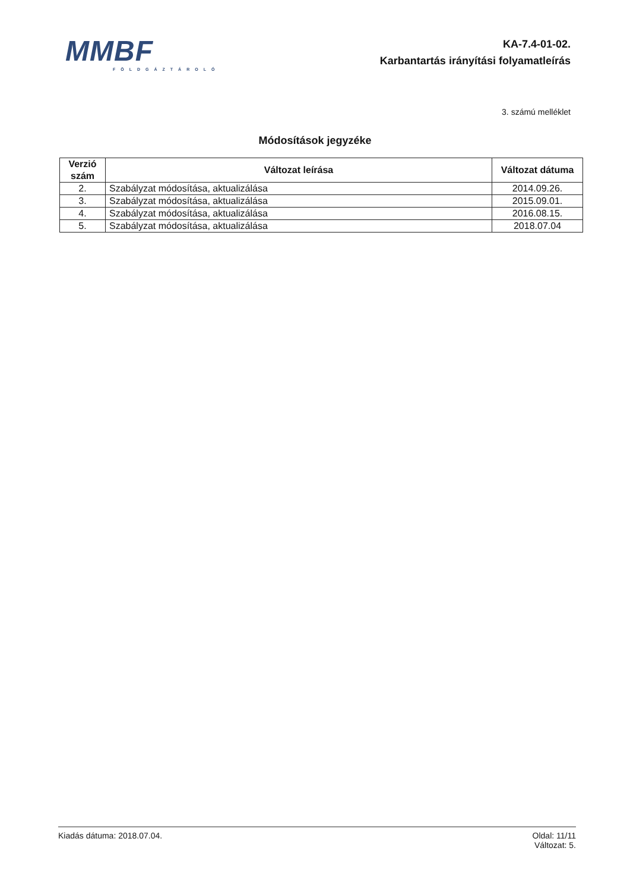MMBF
FÖLDGÁZTÁROLÓ
KA-7.4-01-02.
Karbantartás irányítási folyamatleírás
3. számú melléklet
Módosítások jegyzéke
| Verzió szám | Változat leírása | Változat dátuma |
| --- | --- | --- |
| 2. | Szabályzat módosítása, aktualizálása | 2014.09.26. |
| 3. | Szabályzat módosítása, aktualizálása | 2015.09.01. |
| 4. | Szabályzat módosítása, aktualizálása | 2016.08.15. |
| 5. | Szabályzat módosítása, aktualizálása | 2018.07.04 |
Kiadás dátuma: 2018.07.04. Oldal: 11/11
Változat: 5.